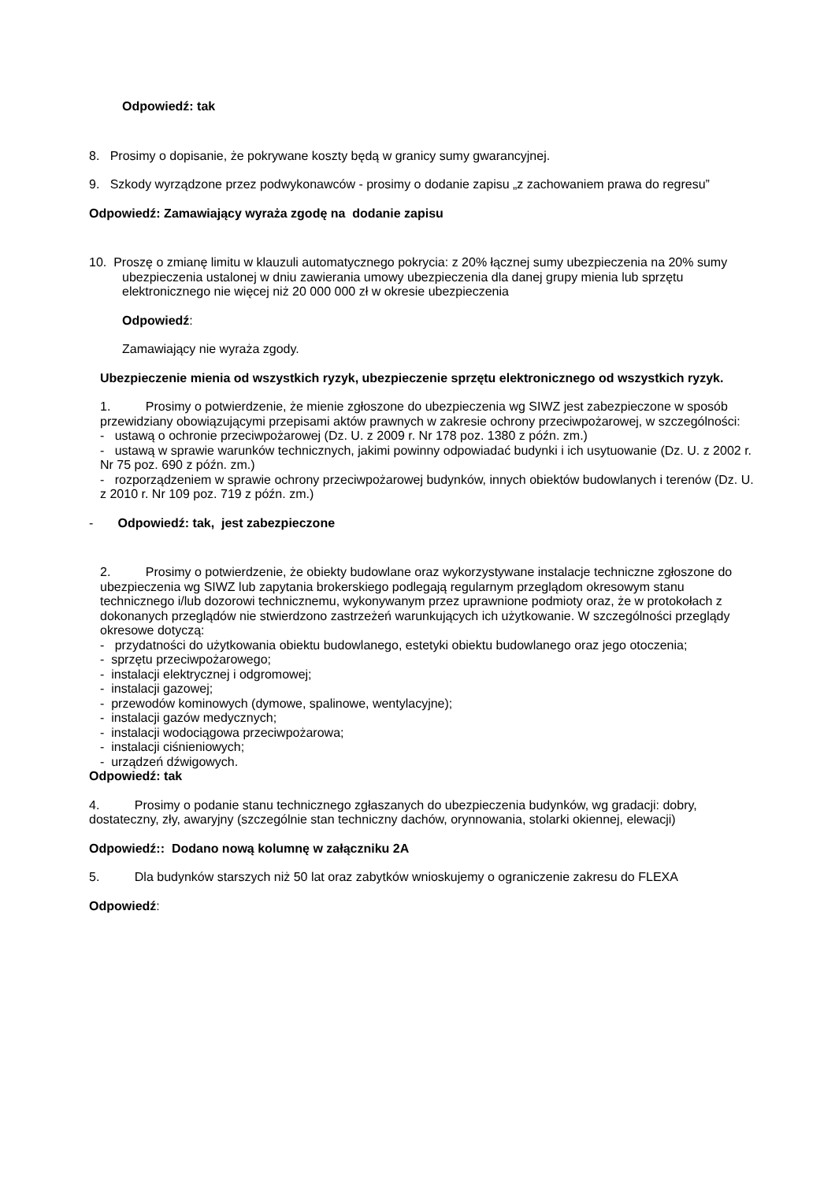Odpowiedź: tak
8. Prosimy o dopisanie, że pokrywane koszty będą w granicy sumy gwarancyjnej.
9. Szkody wyrządzone przez podwykonawców - prosimy o dodanie zapisu „z zachowaniem prawa do regresu”
Odpowiedź: Zamawiający wyraża zgodę na dodanie zapisu
10. Proszę o zmianę limitu w klauzuli automatycznego pokrycia: z 20% łącznej sumy ubezpieczenia na 20% sumy ubezpieczenia ustalonej w dniu zawierania umowy ubezpieczenia dla danej grupy mienia lub sprzętu elektronicznego nie więcej niż 20 000 000 zł w okresie ubezpieczenia
Odpowiedź:
Zamawiający nie wyraża zgody.
Ubezpieczenie mienia od wszystkich ryzyk, ubezpieczenie sprzętu elektronicznego od wszystkich ryzyk.
1. Prosimy o potwierdzenie, że mienie zgłoszone do ubezpieczenia wg SIWZ jest zabezpieczone w sposób przewidziany obowiązującymi przepisami aktów prawnych w zakresie ochrony przeciwpożarowej, w szczególności:
- ustawą o ochronie przeciwpożarowej (Dz. U. z 2009 r. Nr 178 poz. 1380 z późn. zm.)
- ustawą w sprawie warunków technicznych, jakimi powinny odpowiadać budynki i ich usytuowanie (Dz. U. z 2002 r. Nr 75 poz. 690 z późn. zm.)
- rozporządzeniem w sprawie ochrony przeciwpożarowej budynków, innych obiektów budowlanych i terenów (Dz. U. z 2010 r. Nr 109 poz. 719 z późn. zm.)
- Odpowiedź: tak, jest zabezpieczone
2. Prosimy o potwierdzenie, że obiekty budowlane oraz wykorzystywane instalacje techniczne zgłoszone do ubezpieczenia wg SIWZ lub zapytania brokerskiego podlegają regularnym przeglądom okresowym stanu technicznego i/lub dozorowi technicznemu, wykonywanym przez uprawnione podmioty oraz, że w protokołach z dokonanych przeglądów nie stwierdzono zastrzeżeń warunkujących ich użytkowanie. W szczególności przeglądy okresowe dotyczą:
- przydatności do użytkowania obiektu budowlanego, estetyki obiektu budowlanego oraz jego otoczenia;
- sprzętu przeciwpożarowego;
- instalacji elektrycznej i odgromowej;
- instalacji gazowej;
- przewodów kominowych (dymowe, spalinowe, wentylacyjne);
- instalacji gazów medycznych;
- instalacji wodociągowa przeciwpożarowa;
- instalacji ciśnieniowych;
- urządzeń dźwigowych.
Odpowiedź: tak
4. Prosimy o podanie stanu technicznego zgłaszanych do ubezpieczenia budynków, wg gradacji: dobry, dostateczny, zły, awaryjny (szczególnie stan techniczny dachów, orynnowania, stolarki okiennej, elewacji)
Odpowiedź:: Dodano nową kolumnę w załączniku 2A
5. Dla budynków starszych niż 50 lat oraz zabytków wnioskujemy o ograniczenie zakresu do FLEXA
Odpowiedź: